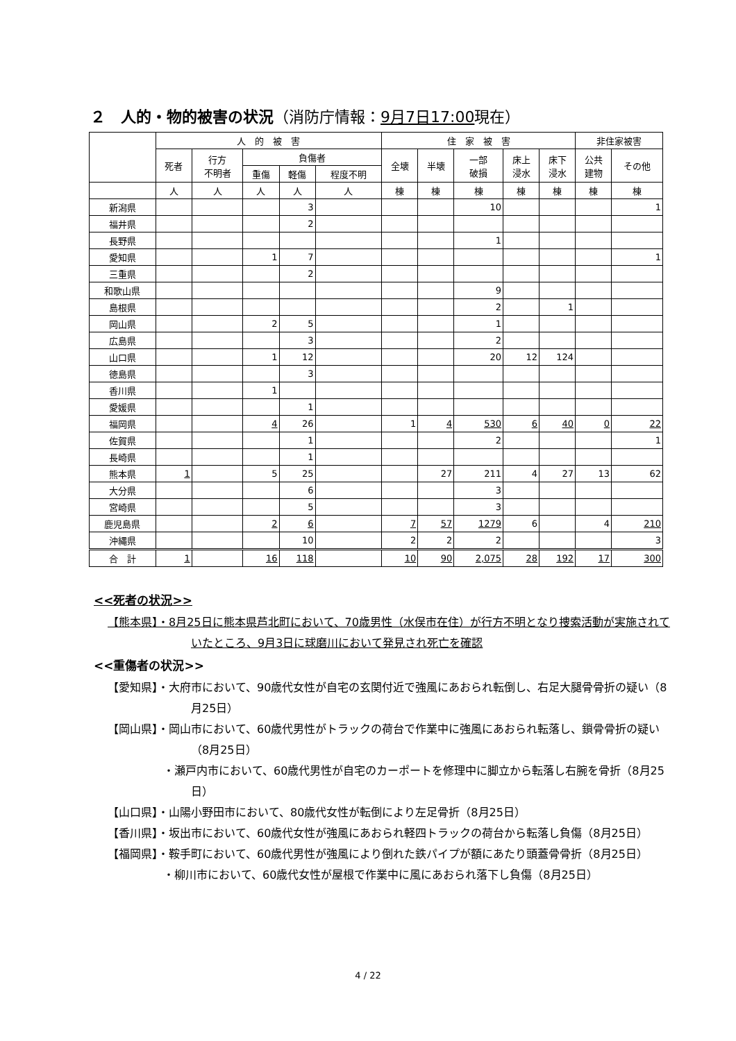２　人的・物的被害の状況（消防庁情報：9月7日17:00現在）
| | 人 的 被 害 | | | | | 住 家 被 害 | | | | | 非住家被害 | |
| --- | --- | --- | --- | --- | --- | --- | --- | --- | --- | --- | --- | --- |
| | 死者 | 行方 不明者 | 負傷者 | | | 全壊 | 半壊 | 一部 破損 | 床上 浸水 | 床下 浸水 | 公共 建物 | その他 |
| | | | 重傷 | 軽傷 | 程度不明 | | | | | | | |
| | 人 | 人 | 人 | 人 | 人 | 棟 | 棟 | 棟 | 棟 | 棟 | 棟 | 棟 |
| 新潟県 | | | | 3 | | | | 10 | | | | 1 |
| 福井県 | | | | 2 | | | | | | | | |
| 長野県 | | | | | | | | 1 | | | | |
| 愛知県 | | | 1 | 7 | | | | | | | | 1 |
| 三重県 | | | | 2 | | | | | | | | |
| 和歌山県 | | | | | | | | 9 | | | | |
| 島根県 | | | | | | | | 2 | | 1 | | |
| 岡山県 | | | 2 | 5 | | | | 1 | | | | |
| 広島県 | | | | 3 | | | | 2 | | | | |
| 山口県 | | | 1 | 12 | | | | 20 | 12 | 124 | | |
| 徳島県 | | | | 3 | | | | | | | | |
| 香川県 | | | 1 | | | | | | | | | |
| 愛媛県 | | | | 1 | | | | | | | | |
| 福岡県 | | | 4 | 26 | | 1 | 4 | 530 | 6 | 40 | 0 | 22 |
| 佐賀県 | | | | 1 | | | | 2 | | | | 1 |
| 長崎県 | | | | 1 | | | | | | | | |
| 熊本県 | 1 | | 5 | 25 | | | 27 | 211 | 4 | 27 | 13 | 62 |
| 大分県 | | | | 6 | | | | 3 | | | | |
| 宮崎県 | | | | 5 | | | | 3 | | | | |
| 鹿児島県 | | | 2 | 6 | | 7 | 57 | 1279 | 6 | | 4 | 210 |
| 沖縄県 | | | | 10 | | 2 | 2 | 2 | | | | 3 |
| 合 計 | 1 | | 16 | 118 | | 10 | 90 | 2,075 | 28 | 192 | 17 | 300 |
<<死者の状況>>
【熊本県】・8月25日に熊本県芦北町において、70歳男性（水俣市在住）が行方不明となり捜索活動が実施されていたところ、9月3日に球磨川において発見され死亡を確認
<<重傷者の状況>>
【愛知県】・大府市において、90歳代女性が自宅の玄関付近で強風にあおられ転倒し、右足大腿骨骨折の疑い（8月25日）
【岡山県】・岡山市において、60歳代男性がトラックの荷台で作業中に強風にあおられ転落し、鎖骨骨折の疑い（8月25日）
　　　　　・瀬戸内市において、60歳代男性が自宅のカーポートを修理中に脚立から転落し右腕を骨折（8月25日）
【山口県】・山陽小野田市において、80歳代女性が転倒により左足骨折（8月25日）
【香川県】・坂出市において、60歳代女性が強風にあおられ軽四トラックの荷台から転落し負傷（8月25日）
【福岡県】・鞍手町において、60歳代男性が強風により倒れた鉄パイプが額にあたり頭蓋骨骨折（8月25日）
　　　　　・柳川市において、60歳代女性が屋根で作業中に風にあおられ落下し負傷（8月25日）
4 / 22